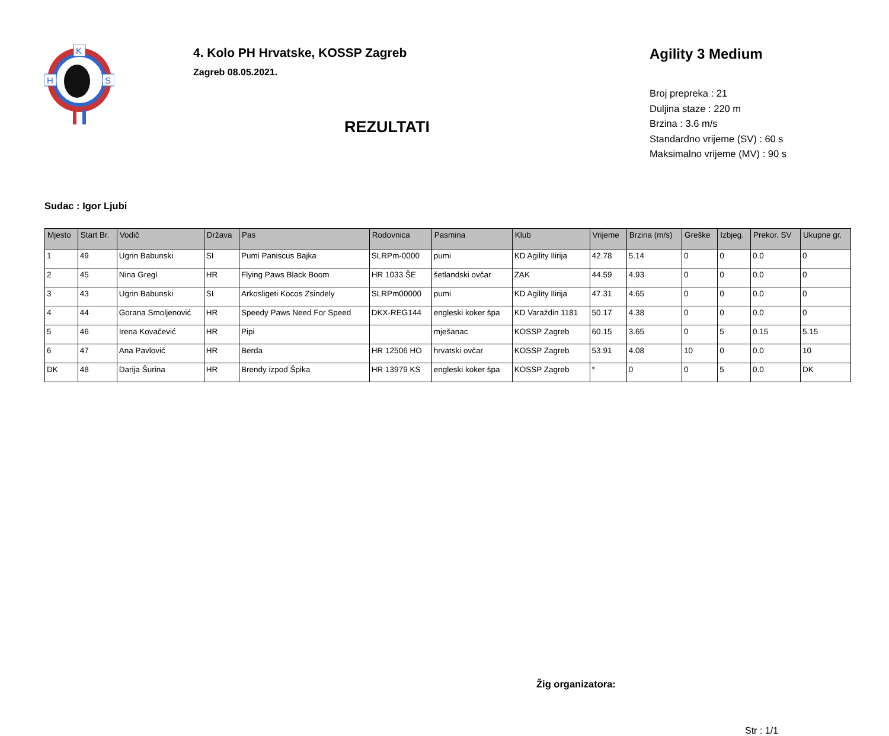K
H
S
4. Kolo PH Hrvatske, KOSSP Zagreb
Zagreb 08.05.2021.
REZULTATI
Agility 3 Medium
Broj prepreka : 21
Duljina staze : 220 m
Brzina : 3.6 m/s
Standardno vrijeme (SV) : 60 s
Maksimalno vrijeme (MV) : 90 s
Sudac : Igor Ljubi
| Mjesto | Start Br. | Vodič | Država | Pas | Rodovnica | Pasmina | Klub | Vrijeme | Brzina (m/s) | Greške | Izbjeg. | Prekor. SV | Ukupne gr. |
| --- | --- | --- | --- | --- | --- | --- | --- | --- | --- | --- | --- | --- | --- |
| 1 | 49 | Ugrin Babunski | SI | Pumi Paniscus Bajka | SLRPm-0000 | pumi | KD Agility Ilirija | 42.78 | 5.14 | 0 | 0 | 0.0 | 0 |
| 2 | 45 | Nina Gregl | HR | Flying Paws Black Boom | HR 1033 ŠE | šetlandski ovčar | ZAK | 44.59 | 4.93 | 0 | 0 | 0.0 | 0 |
| 3 | 43 | Ugrin Babunski | SI | Arkosligeti Kocos Zsindely | SLRPm00000 | pumi | KD Agility Ilirija | 47.31 | 4.65 | 0 | 0 | 0.0 | 0 |
| 4 | 44 | Gorana Smoljenović | HR | Speedy Paws Need For Speed | DKX-REG144 | engleski koker špa | KD Varaždin 1181 | 50.17 | 4.38 | 0 | 0 | 0.0 | 0 |
| 5 | 46 | Irena Kovačević | HR | Pipi | | mješanac | KOSSP Zagreb | 60.15 | 3.65 | 0 | 5 | 0.15 | 5.15 |
| 6 | 47 | Ana Pavlović | HR | Berda | HR 12506 HO | hrvatski ovčar | KOSSP Zagreb | 53.91 | 4.08 | 10 | 0 | 0.0 | 10 |
| DK | 48 | Darija Šurina | HR | Brendy izpod Špika | HR 13979 KS | engleski koker špa | KOSSP Zagreb | * | 0 | 0 | 5 | 0.0 | DK |
Žig organizatora:
Str : 1/1